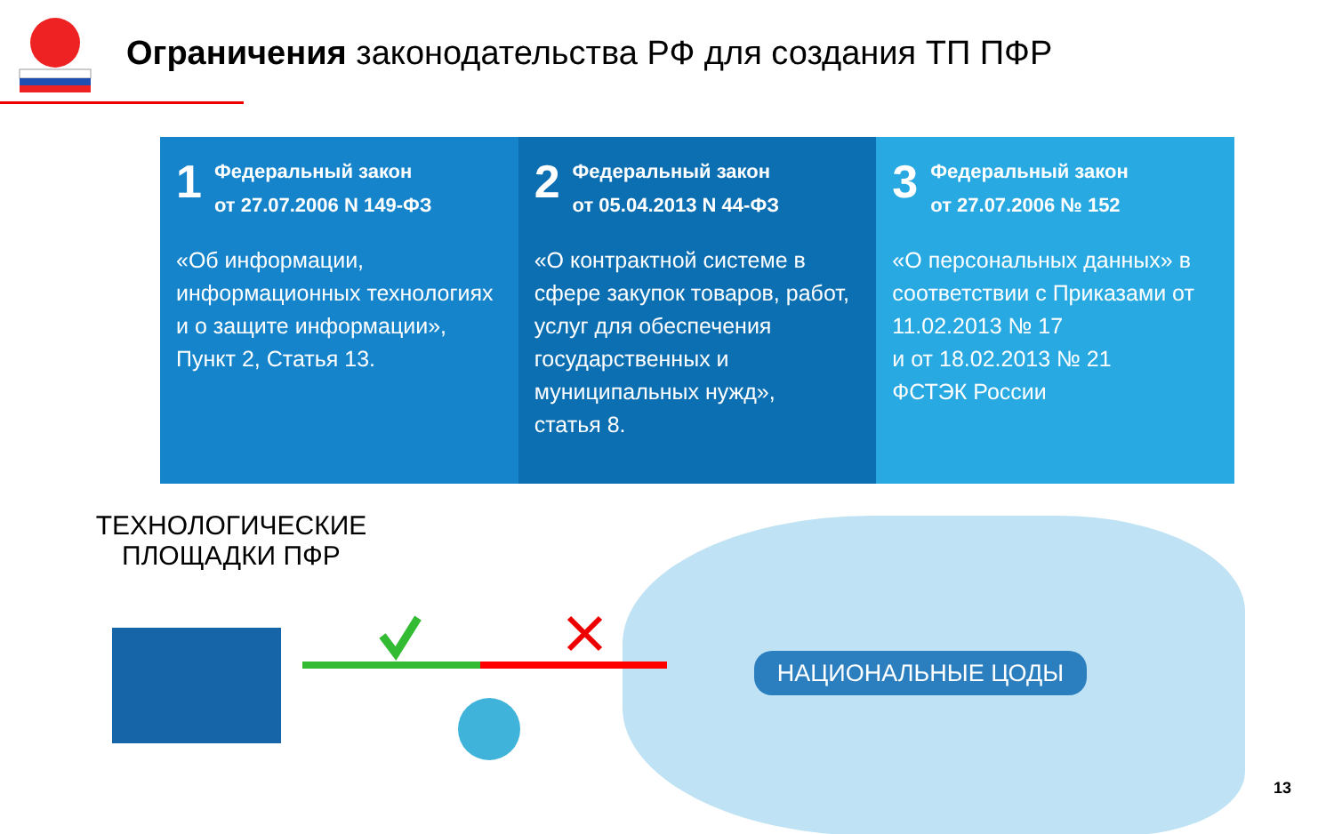Ограничения законодательства РФ для создания ТП ПФР
1
Федеральный закон
от 27.07.2006 N 149-ФЗ
«Об информации, информационных технологиях и о защите информации»,
Пункт 2, Статья 13.
2
Федеральный закон
от 05.04.2013 N 44-ФЗ
«О контрактной системе в сфере закупок товаров, работ, услуг для обеспечения государственных и муниципальных нужд»,
статья 8.
3
Федеральный закон
от 27.07.2006 № 152
«О персональных данных» в соответствии с Приказами от 11.02.2013 № 17
и от 18.02.2013 № 21
ФСТЭК России
ТЕХНОЛОГИЧЕСКИЕ
ПЛОЩАДКИ ПФР
НАЦИОНАЛЬНЫЕ ЦОДЫ
13